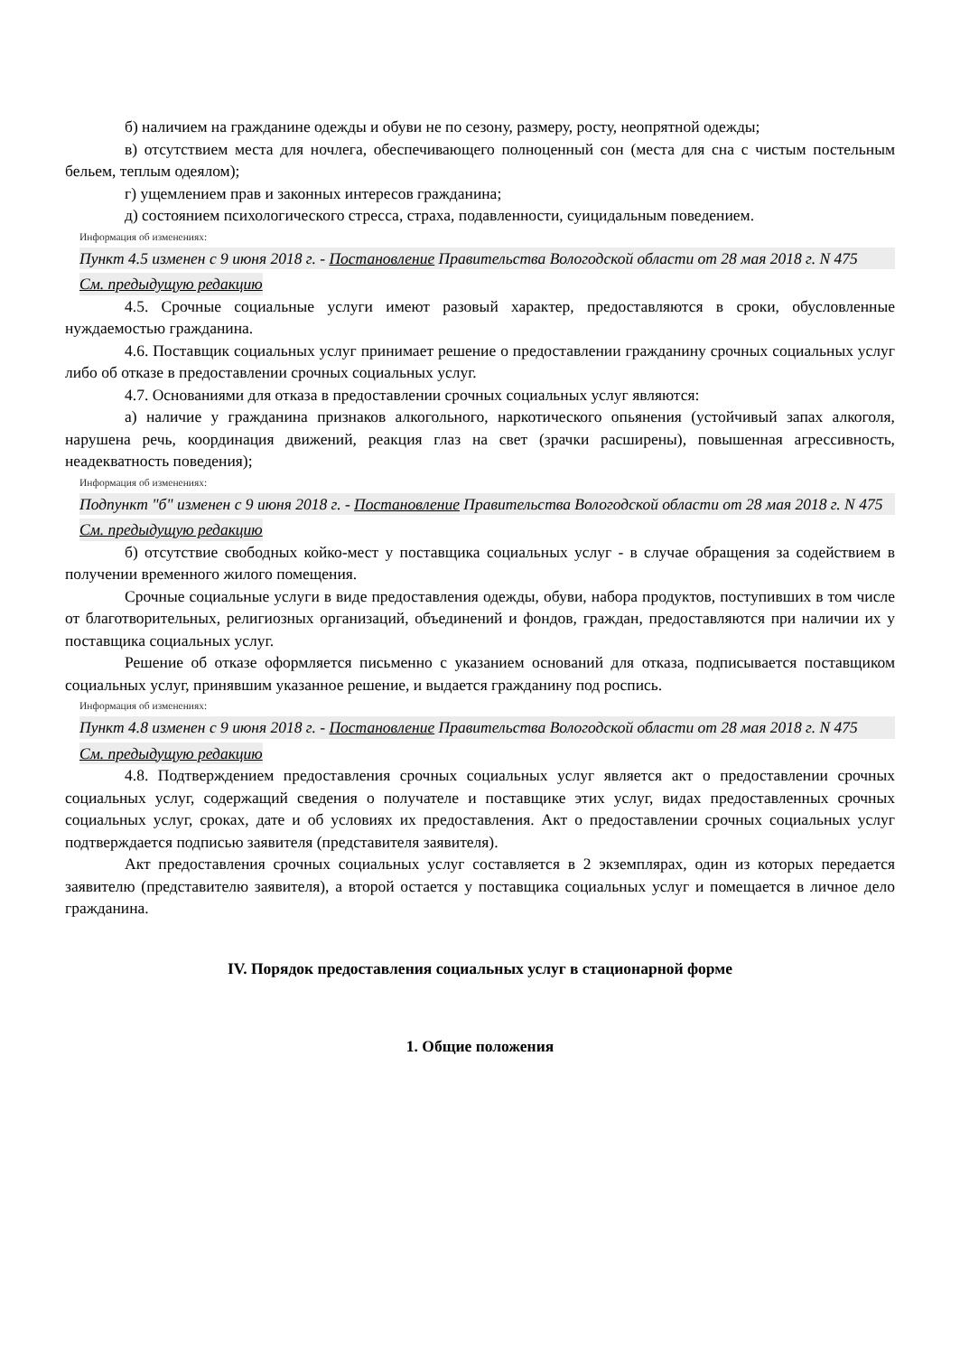б) наличием на гражданине одежды и обуви не по сезону, размеру, росту, неопрятной одежды;
в) отсутствием места для ночлега, обеспечивающего полноценный сон (места для сна с чистым постельным бельем, теплым одеялом);
г) ущемлением прав и законных интересов гражданина;
д) состоянием психологического стресса, страха, подавленности, суицидальным поведением.
Информация об изменениях:
Пункт 4.5 изменен с 9 июня 2018 г. - Постановление Правительства Вологодской области от 28 мая 2018 г. N 475
См. предыдущую редакцию
4.5. Срочные социальные услуги имеют разовый характер, предоставляются в сроки, обусловленные нуждаемостью гражданина.
4.6. Поставщик социальных услуг принимает решение о предоставлении гражданину срочных социальных услуг либо об отказе в предоставлении срочных социальных услуг.
4.7. Основаниями для отказа в предоставлении срочных социальных услуг являются:
а) наличие у гражданина признаков алкогольного, наркотического опьянения (устойчивый запах алкоголя, нарушена речь, координация движений, реакция глаз на свет (зрачки расширены), повышенная агрессивность, неадекватность поведения);
Информация об изменениях:
Подпункт "б" изменен с 9 июня 2018 г. - Постановление Правительства Вологодской области от 28 мая 2018 г. N 475
См. предыдущую редакцию
б) отсутствие свободных койко-мест у поставщика социальных услуг - в случае обращения за содействием в получении временного жилого помещения.
Срочные социальные услуги в виде предоставления одежды, обуви, набора продуктов, поступивших в том числе от благотворительных, религиозных организаций, объединений и фондов, граждан, предоставляются при наличии их у поставщика социальных услуг.
Решение об отказе оформляется письменно с указанием оснований для отказа, подписывается поставщиком социальных услуг, принявшим указанное решение, и выдается гражданину под роспись.
Информация об изменениях:
Пункт 4.8 изменен с 9 июня 2018 г. - Постановление Правительства Вологодской области от 28 мая 2018 г. N 475
См. предыдущую редакцию
4.8. Подтверждением предоставления срочных социальных услуг является акт о предоставлении срочных социальных услуг, содержащий сведения о получателе и поставщике этих услуг, видах предоставленных срочных социальных услуг, сроках, дате и об условиях их предоставления. Акт о предоставлении срочных социальных услуг подтверждается подписью заявителя (представителя заявителя).
Акт предоставления срочных социальных услуг составляется в 2 экземплярах, один из которых передается заявителю (представителю заявителя), а второй остается у поставщика социальных услуг и помещается в личное дело гражданина.
IV. Порядок предоставления социальных услуг в стационарной форме
1. Общие положения